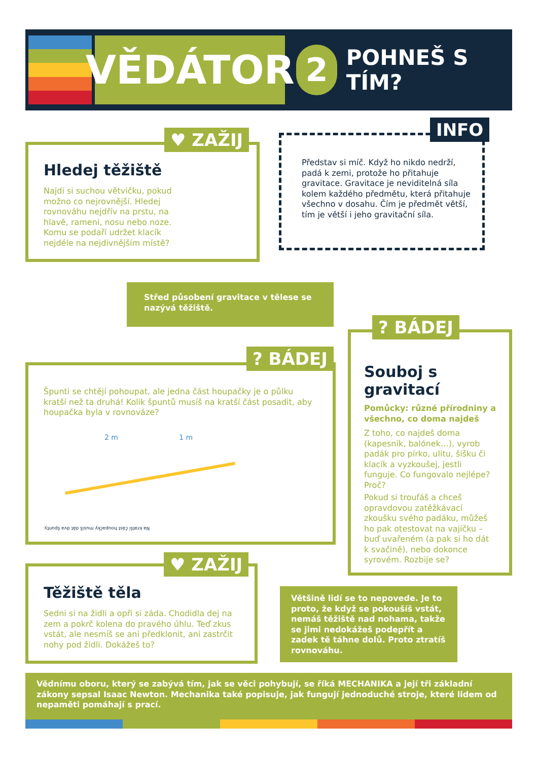VĚDÁTOR
2
POHNEŠ S TÍM?
Hledej těžiště
Najdi si suchou větvičku, pokud možno co nejrovnější. Hledej rovnováhu nejdřív na prstu, na hlavě, rameni, nosu nebo noze. Komu se podaří udržet klacík nejdéle na nejdivnějším místě?
♥ ZAŽIJ
Představ si míč. Když ho nikdo nedrží, padá k zemi, protože ho přitahuje gravitace. Gravitace je neviditelná síla kolem každého předmětu, která přitahuje všechno v dosahu. Čím je předmět větší, tím je větší i jeho gravitační síla.
INFO
Střed působení gravitace v tělese se nazývá těžiště.
Špunti se chtějí pohoupat, ale jedna část houpačky je o půlku kratší než ta druhá! Kolik špuntů musíš na kratší část posadit, aby houpačka byla v rovnováze?
2 m 1 m
Na kratší část houpačky musíš dát dva špunty.
? BÁDEJ
Souboj s gravitací
Pomůcky: různé přírodniny a všechno, co doma najdeš
Z toho, co najdeš doma (kapesník, balónek…), vyrob padák pro pírko, ulitu, šišku či klacík a vyzkoušej, jestli funguje. Co fungovalo nejlépe? Proč?
Pokud si troufáš a chceš opravdovou zatěžkávací zkoušku svého padáku, můžeš ho pak otestovat na vajíčku – buď uvařeném (a pak si ho dát k svačině), nebo dokonce syrovém. Rozbije se?
? BÁDEJ
Těžiště těla
Sedni si na židli a opři si záda. Chodidla dej na zem a pokrč kolena do pravého úhlu. Teď zkus vstát, ale nesmíš se ani předklonit, ani zastrčit nohy pod židli. Dokážeš to?
♥ ZAŽIJ
Většině lidí se to nepovede. Je to proto, že když se pokoušíš vstát, nemáš těžiště nad nohama, takže se jimi nedokážeš podepřít a zadek tě táhne dolů. Proto ztratíš rovnováhu.
Vědnímu oboru, který se zabývá tím, jak se věci pohybují, se říká MECHANIKA a její tři základní zákony sepsal Isaac Newton. Mechanika také popisuje, jak fungují jednoduché stroje, které lidem od nepaměti pomáhají s prací.